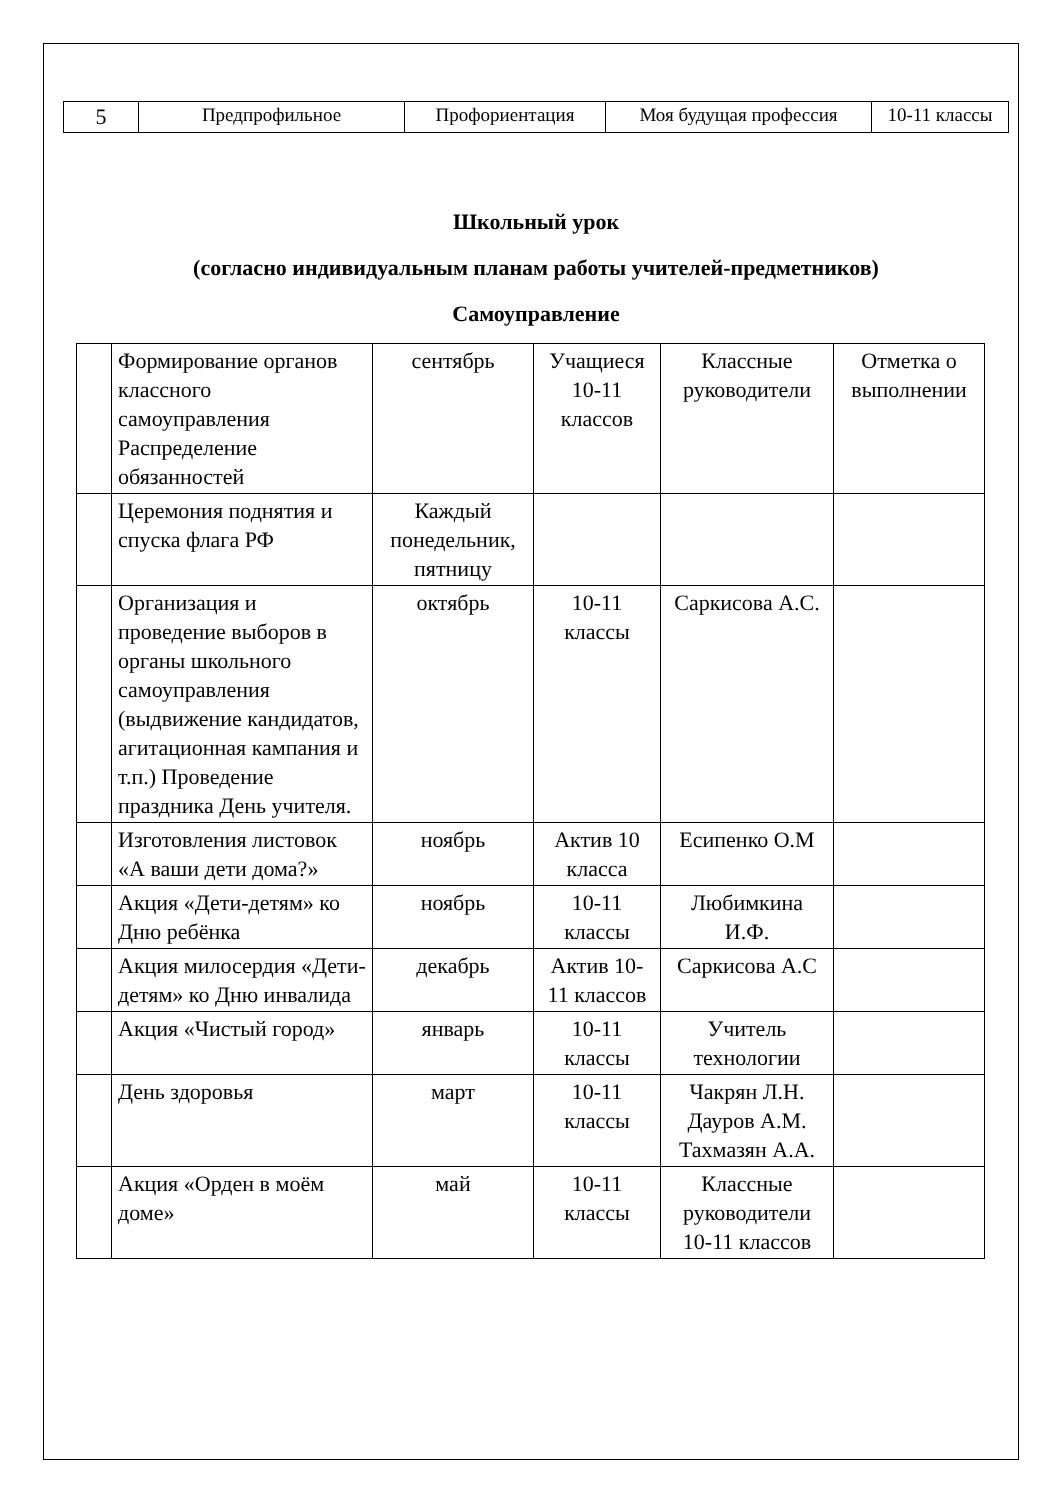| 5 | Предпрофильное | Профориентация | Моя будущая профессия | 10-11 классы |
Школьный урок
(согласно индивидуальным планам работы учителей-предметников)
Самоуправление
| | Формирование органов классного самоуправления Распределение обязанностей | сентябрь | Учащиеся 10-11 классов | Классные руководители | Отметка о выполнении |
| | Церемония поднятия и спуска флага РФ | Каждый понедельник, пятницу | | | |
| | Организация и проведение выборов в органы школьного самоуправления (выдвижение кандидатов, агитационная кампания и т.п.) Проведение праздника День учителя. | октябрь | 10-11 классы | Саркисова А.С. | |
| | Изготовления листовок «А ваши дети дома?» | ноябрь | Актив 10 класса | Есипенко О.М | |
| | Акция «Дети-детям» ко Дню ребёнка | ноябрь | 10-11 классы | Любимкина И.Ф. | |
| | Акция милосердия «Дети-детям» ко Дню инвалида | декабрь | Актив 10-11 классов | Саркисова А.С | |
| | Акция «Чистый город» | январь | 10-11 классы | Учитель технологии | |
| | День здоровья | март | 10-11 классы | Чакрян Л.Н. Дауров А.М. Тахмазян А.А. | |
| | Акция «Орден в моём доме» | май | 10-11 классы | Классные руководители 10-11 классов | |